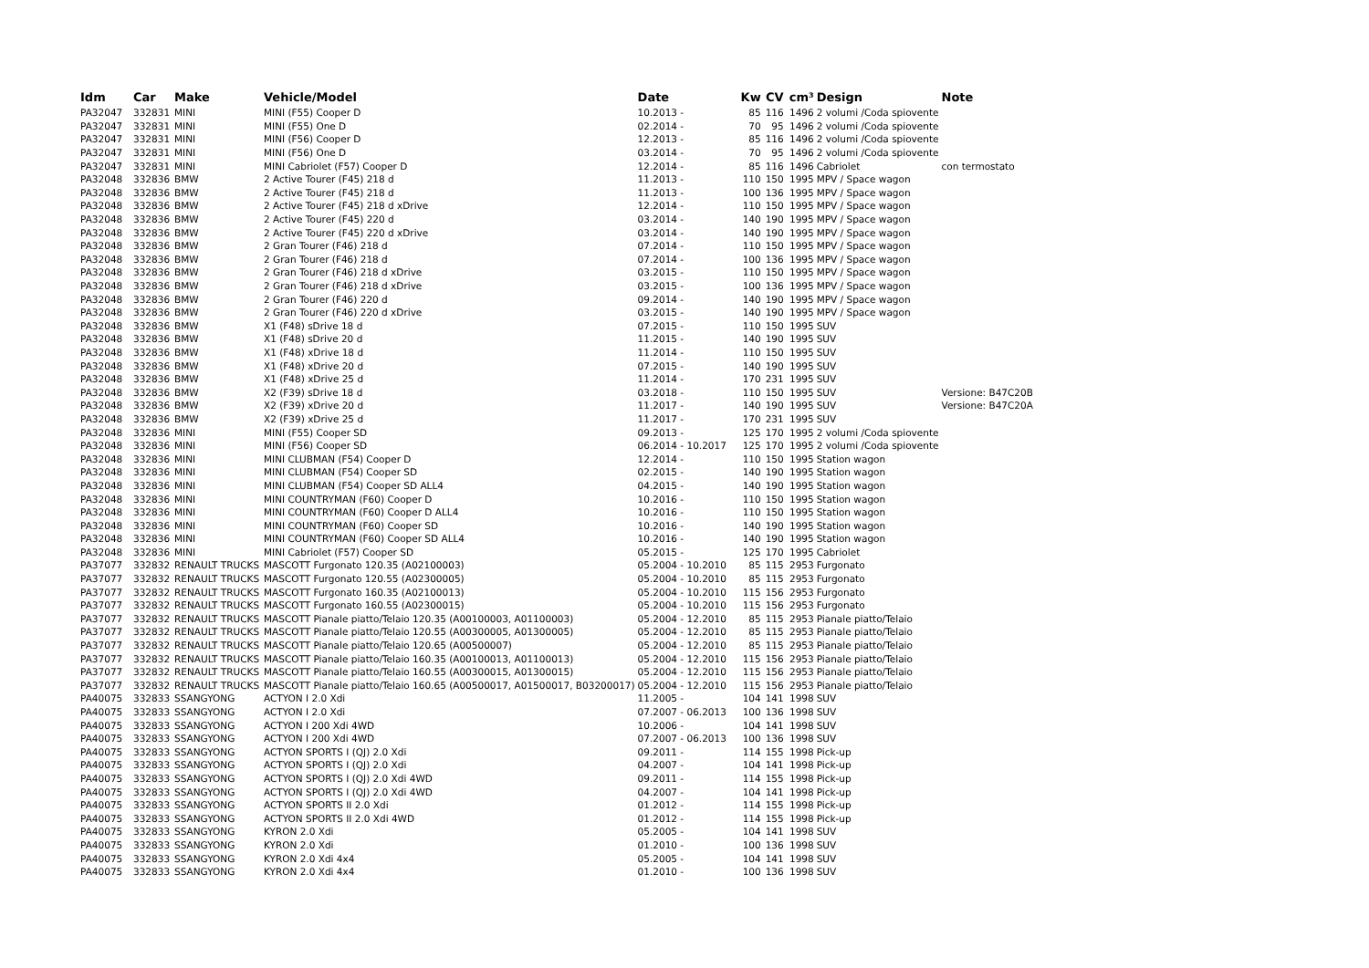| Idm | Car | Make | Vehicle/Model | Date | Kw | CV | cm³ | Design | Note |
| --- | --- | --- | --- | --- | --- | --- | --- | --- | --- |
| PA32047 | 332831 | MINI | MINI (F55) Cooper D | 10.2013 - | 85 | 116 | 1496 | 2 volumi /Coda spiovente | |
| PA32047 | 332831 | MINI | MINI (F55) One D | 02.2014 - | 70 | 95 | 1496 | 2 volumi /Coda spiovente | |
| PA32047 | 332831 | MINI | MINI (F56) Cooper D | 12.2013 - | 85 | 116 | 1496 | 2 volumi /Coda spiovente | |
| PA32047 | 332831 | MINI | MINI (F56) One D | 03.2014 - | 70 | 95 | 1496 | 2 volumi /Coda spiovente | |
| PA32047 | 332831 | MINI | MINI Cabriolet (F57) Cooper D | 12.2014 - | 85 | 116 | 1496 | Cabriolet | con termostato |
| PA32048 | 332836 | BMW | 2 Active Tourer (F45) 218 d | 11.2013 - | 110 | 150 | 1995 | MPV / Space wagon | |
| PA32048 | 332836 | BMW | 2 Active Tourer (F45) 218 d | 11.2013 - | 100 | 136 | 1995 | MPV / Space wagon | |
| PA32048 | 332836 | BMW | 2 Active Tourer (F45) 218 d xDrive | 12.2014 - | 110 | 150 | 1995 | MPV / Space wagon | |
| PA32048 | 332836 | BMW | 2 Active Tourer (F45) 220 d | 03.2014 - | 140 | 190 | 1995 | MPV / Space wagon | |
| PA32048 | 332836 | BMW | 2 Active Tourer (F45) 220 d xDrive | 03.2014 - | 140 | 190 | 1995 | MPV / Space wagon | |
| PA32048 | 332836 | BMW | 2 Gran Tourer (F46) 218 d | 07.2014 - | 110 | 150 | 1995 | MPV / Space wagon | |
| PA32048 | 332836 | BMW | 2 Gran Tourer (F46) 218 d | 07.2014 - | 100 | 136 | 1995 | MPV / Space wagon | |
| PA32048 | 332836 | BMW | 2 Gran Tourer (F46) 218 d xDrive | 03.2015 - | 110 | 150 | 1995 | MPV / Space wagon | |
| PA32048 | 332836 | BMW | 2 Gran Tourer (F46) 218 d xDrive | 03.2015 - | 100 | 136 | 1995 | MPV / Space wagon | |
| PA32048 | 332836 | BMW | 2 Gran Tourer (F46) 220 d | 09.2014 - | 140 | 190 | 1995 | MPV / Space wagon | |
| PA32048 | 332836 | BMW | 2 Gran Tourer (F46) 220 d xDrive | 03.2015 - | 140 | 190 | 1995 | MPV / Space wagon | |
| PA32048 | 332836 | BMW | X1 (F48) sDrive 18 d | 07.2015 - | 110 | 150 | 1995 | SUV | |
| PA32048 | 332836 | BMW | X1 (F48) sDrive 20 d | 11.2015 - | 140 | 190 | 1995 | SUV | |
| PA32048 | 332836 | BMW | X1 (F48) xDrive 18 d | 11.2014 - | 110 | 150 | 1995 | SUV | |
| PA32048 | 332836 | BMW | X1 (F48) xDrive 20 d | 07.2015 - | 140 | 190 | 1995 | SUV | |
| PA32048 | 332836 | BMW | X1 (F48) xDrive 25 d | 11.2014 - | 170 | 231 | 1995 | SUV | |
| PA32048 | 332836 | BMW | X2 (F39) sDrive 18 d | 03.2018 - | 110 | 150 | 1995 | SUV | Versione: B47C20B |
| PA32048 | 332836 | BMW | X2 (F39) xDrive 20 d | 11.2017 - | 140 | 190 | 1995 | SUV | Versione: B47C20A |
| PA32048 | 332836 | BMW | X2 (F39) xDrive 25 d | 11.2017 - | 170 | 231 | 1995 | SUV | |
| PA32048 | 332836 | MINI | MINI (F55) Cooper SD | 09.2013 - | 125 | 170 | 1995 | 2 volumi /Coda spiovente | |
| PA32048 | 332836 | MINI | MINI (F56) Cooper SD | 06.2014 - 10.2017 | 125 | 170 | 1995 | 2 volumi /Coda spiovente | |
| PA32048 | 332836 | MINI | MINI CLUBMAN (F54) Cooper D | 12.2014 - | 110 | 150 | 1995 | Station wagon | |
| PA32048 | 332836 | MINI | MINI CLUBMAN (F54) Cooper SD | 02.2015 - | 140 | 190 | 1995 | Station wagon | |
| PA32048 | 332836 | MINI | MINI CLUBMAN (F54) Cooper SD ALL4 | 04.2015 - | 140 | 190 | 1995 | Station wagon | |
| PA32048 | 332836 | MINI | MINI COUNTRYMAN (F60) Cooper D | 10.2016 - | 110 | 150 | 1995 | Station wagon | |
| PA32048 | 332836 | MINI | MINI COUNTRYMAN (F60) Cooper D ALL4 | 10.2016 - | 110 | 150 | 1995 | Station wagon | |
| PA32048 | 332836 | MINI | MINI COUNTRYMAN (F60) Cooper SD | 10.2016 - | 140 | 190 | 1995 | Station wagon | |
| PA32048 | 332836 | MINI | MINI COUNTRYMAN (F60) Cooper SD ALL4 | 10.2016 - | 140 | 190 | 1995 | Station wagon | |
| PA32048 | 332836 | MINI | MINI Cabriolet (F57) Cooper SD | 05.2015 - | 125 | 170 | 1995 | Cabriolet | |
| PA37077 | 332832 | RENAULT TRUCKS | MASCOTT Furgonato 120.35 (A02100003) | 05.2004 - 10.2010 | 85 | 115 | 2953 | Furgonato | |
| PA37077 | 332832 | RENAULT TRUCKS | MASCOTT Furgonato 120.55 (A02300005) | 05.2004 - 10.2010 | 85 | 115 | 2953 | Furgonato | |
| PA37077 | 332832 | RENAULT TRUCKS | MASCOTT Furgonato 160.35 (A02100013) | 05.2004 - 10.2010 | 115 | 156 | 2953 | Furgonato | |
| PA37077 | 332832 | RENAULT TRUCKS | MASCOTT Furgonato 160.55 (A02300015) | 05.2004 - 10.2010 | 115 | 156 | 2953 | Furgonato | |
| PA37077 | 332832 | RENAULT TRUCKS | MASCOTT Pianale piatto/Telaio 120.35 (A00100003, A01100003) | 05.2004 - 12.2010 | 85 | 115 | 2953 | Pianale piatto/Telaio | |
| PA37077 | 332832 | RENAULT TRUCKS | MASCOTT Pianale piatto/Telaio 120.55 (A00300005, A01300005) | 05.2004 - 12.2010 | 85 | 115 | 2953 | Pianale piatto/Telaio | |
| PA37077 | 332832 | RENAULT TRUCKS | MASCOTT Pianale piatto/Telaio 120.65 (A00500007) | 05.2004 - 12.2010 | 85 | 115 | 2953 | Pianale piatto/Telaio | |
| PA37077 | 332832 | RENAULT TRUCKS | MASCOTT Pianale piatto/Telaio 160.35 (A00100013, A01100013) | 05.2004 - 12.2010 | 115 | 156 | 2953 | Pianale piatto/Telaio | |
| PA37077 | 332832 | RENAULT TRUCKS | MASCOTT Pianale piatto/Telaio 160.55 (A00300015, A01300015) | 05.2004 - 12.2010 | 115 | 156 | 2953 | Pianale piatto/Telaio | |
| PA37077 | 332832 | RENAULT TRUCKS | MASCOTT Pianale piatto/Telaio 160.65 (A00500017, A01500017, B03200017) | 05.2004 - 12.2010 | 115 | 156 | 2953 | Pianale piatto/Telaio | |
| PA40075 | 332833 | SSANGYONG | ACTYON I 2.0 Xdi | 11.2005 - | 104 | 141 | 1998 | SUV | |
| PA40075 | 332833 | SSANGYONG | ACTYON I 2.0 Xdi | 07.2007 - 06.2013 | 100 | 136 | 1998 | SUV | |
| PA40075 | 332833 | SSANGYONG | ACTYON I 200 Xdi 4WD | 10.2006 - | 104 | 141 | 1998 | SUV | |
| PA40075 | 332833 | SSANGYONG | ACTYON I 200 Xdi 4WD | 07.2007 - 06.2013 | 100 | 136 | 1998 | SUV | |
| PA40075 | 332833 | SSANGYONG | ACTYON SPORTS I (QJ) 2.0 Xdi | 09.2011 - | 114 | 155 | 1998 | Pick-up | |
| PA40075 | 332833 | SSANGYONG | ACTYON SPORTS I (QJ) 2.0 Xdi | 04.2007 - | 104 | 141 | 1998 | Pick-up | |
| PA40075 | 332833 | SSANGYONG | ACTYON SPORTS I (QJ) 2.0 Xdi 4WD | 09.2011 - | 114 | 155 | 1998 | Pick-up | |
| PA40075 | 332833 | SSANGYONG | ACTYON SPORTS I (QJ) 2.0 Xdi 4WD | 04.2007 - | 104 | 141 | 1998 | Pick-up | |
| PA40075 | 332833 | SSANGYONG | ACTYON SPORTS II 2.0 Xdi | 01.2012 - | 114 | 155 | 1998 | Pick-up | |
| PA40075 | 332833 | SSANGYONG | ACTYON SPORTS II 2.0 Xdi 4WD | 01.2012 - | 114 | 155 | 1998 | Pick-up | |
| PA40075 | 332833 | SSANGYONG | KYRON 2.0 Xdi | 05.2005 - | 104 | 141 | 1998 | SUV | |
| PA40075 | 332833 | SSANGYONG | KYRON 2.0 Xdi | 01.2010 - | 100 | 136 | 1998 | SUV | |
| PA40075 | 332833 | SSANGYONG | KYRON 2.0 Xdi 4x4 | 05.2005 - | 104 | 141 | 1998 | SUV | |
| PA40075 | 332833 | SSANGYONG | KYRON 2.0 Xdi 4x4 | 01.2010 - | 100 | 136 | 1998 | SUV | |